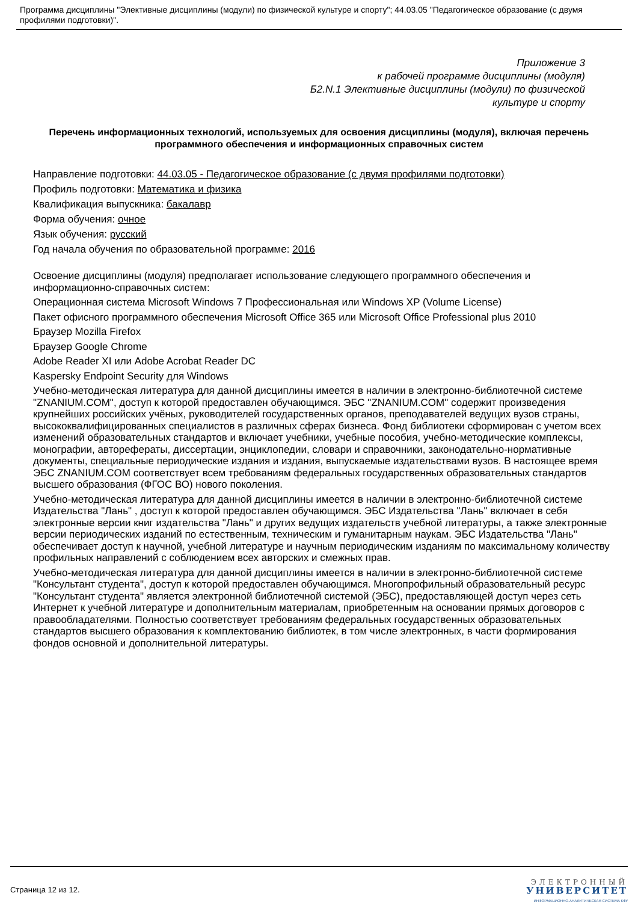Программа дисциплины "Элективные дисциплины (модули) по физической культуре и спорту"; 44.03.05 "Педагогическое образование (с двумя профилями подготовки)".
Приложение 3
к рабочей программе дисциплины (модуля)
Б2.N.1 Элективные дисциплины (модули) по физической
культуре и спорту
Перечень информационных технологий, используемых для освоения дисциплины (модуля), включая перечень программного обеспечения и информационных справочных систем
Направление подготовки: 44.03.05 - Педагогическое образование (с двумя профилями подготовки)
Профиль подготовки: Математика и физика
Квалификация выпускника: бакалавр
Форма обучения: очное
Язык обучения: русский
Год начала обучения по образовательной программе: 2016
Освоение дисциплины (модуля) предполагает использование следующего программного обеспечения и информационно-справочных систем:
Операционная система Microsoft Windows 7 Профессиональная или Windows XP (Volume License)
Пакет офисного программного обеспечения Microsoft Office 365 или Microsoft Office Professional plus 2010
Браузер Mozilla Firefox
Браузер Google Chrome
Adobe Reader XI или Adobe Acrobat Reader DC
Kaspersky Endpoint Security для Windows
Учебно-методическая литература для данной дисциплины имеется в наличии в электронно-библиотечной системе "ZNANIUM.COM", доступ к которой предоставлен обучающимся. ЭБС "ZNANIUM.COM" содержит произведения крупнейших российских учёных, руководителей государственных органов, преподавателей ведущих вузов страны, высококвалифицированных специалистов в различных сферах бизнеса. Фонд библиотеки сформирован с учетом всех изменений образовательных стандартов и включает учебники, учебные пособия, учебно-методические комплексы, монографии, авторефераты, диссертации, энциклопедии, словари и справочники, законодательно-нормативные документы, специальные периодические издания и издания, выпускаемые издательствами вузов. В настоящее время ЭБС ZNANIUM.COM соответствует всем требованиям федеральных государственных образовательных стандартов высшего образования (ФГОС ВО) нового поколения.
Учебно-методическая литература для данной дисциплины имеется в наличии в электронно-библиотечной системе Издательства "Лань" , доступ к которой предоставлен обучающимся. ЭБС Издательства "Лань" включает в себя электронные версии книг издательства "Лань" и других ведущих издательств учебной литературы, а также электронные версии периодических изданий по естественным, техническим и гуманитарным наукам. ЭБС Издательства "Лань" обеспечивает доступ к научной, учебной литературе и научным периодическим изданиям по максимальному количеству профильных направлений с соблюдением всех авторских и смежных прав.
Учебно-методическая литература для данной дисциплины имеется в наличии в электронно-библиотечной системе "Консультант студента", доступ к которой предоставлен обучающимся. Многопрофильный образовательный ресурс "Консультант студента" является электронной библиотечной системой (ЭБС), предоставляющей доступ через сеть Интернет к учебной литературе и дополнительным материалам, приобретенным на основании прямых договоров с правообладателями. Полностью соответствует требованиям федеральных государственных образовательных стандартов высшего образования к комплектованию библиотек, в том числе электронных, в части формирования фондов основной и дополнительной литературы.
Страница 12 из 12.
ЭЛЕКТРОННЫЙ
УНИВЕРСИТЕТ
ИНФОРМАЦИОННО-АНАЛИТИЧЕСКАЯ СИСТЕМА КФУ